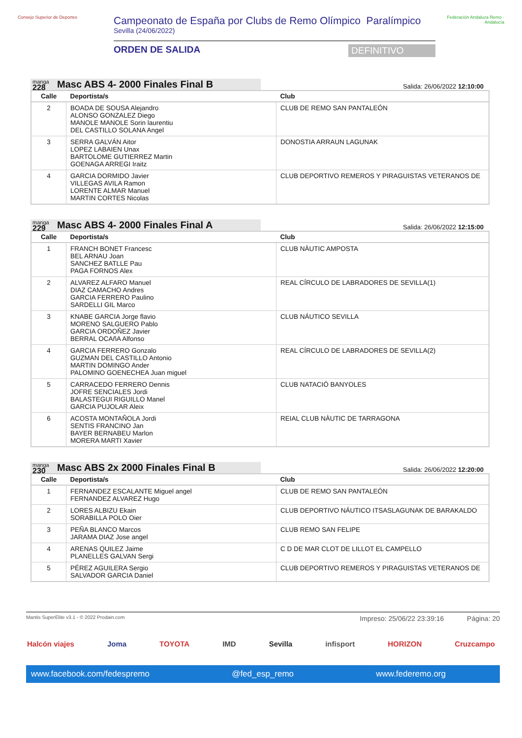Consejo Superior de Deportes
Campeonato de España por Clubs de Remo Olímpico Paralímpico
Sevilla (24/06/2022)
ORDEN DE SALIDA DEFINITIVO
Federación Andaluza Remo · Andalucía
manga
228
Masc ABS 4- 2000 Finales Final B
Salida: 26/06/2022 12:10:00
| Calle | Deportista/s | Club |
| --- | --- | --- |
| 2 | BOADA DE SOUSA Alejandro ALONSO GONZALEZ Diego MANOLE MANOLE Sorin laurentiu DEL CASTILLO SOLANA Angel | CLUB DE REMO SAN PANTALEÓN |
| 3 | SERRA GALVÁN Aitor LOPEZ LABAIEN Unax BARTOLOME GUTIERREZ Martin GOENAGA ARREGI Iraitz | DONOSTIA ARRAUN LAGUNAK |
| 4 | GARCIA DORMIDO Javier VILLEGAS AVILA Ramon LORENTE ALMAR Manuel MARTIN CORTES Nicolas | CLUB DEPORTIVO REMEROS Y PIRAGUISTAS VETERANOS DE |
manga
229
Masc ABS 4- 2000 Finales Final A
Salida: 26/06/2022 12:15:00
| Calle | Deportista/s | Club |
| --- | --- | --- |
| 1 | FRANCH BONET Francesc BEL ARNAU Joan SANCHEZ BATLLE Pau PAGA FORNOS Alex | CLUB NÀUTIC AMPOSTA |
| 2 | ALVAREZ ALFARO Manuel DIAZ CAMACHO Andres GARCIA FERRERO Paulino SARDELLI GIL Marco | REAL CÍRCULO DE LABRADORES DE SEVILLA(1) |
| 3 | KNABE GARCIA Jorge flavio MORENO SALGUERO Pablo GARCIA ORDOÑEZ Javier BERRAL OCAñA Alfonso | CLUB NÁUTICO SEVILLA |
| 4 | GARCIA FERRERO Gonzalo GUZMAN DEL CASTILLO Antonio MARTIN DOMINGO Ander PALOMINO GOENECHEA Juan miguel | REAL CÍRCULO DE LABRADORES DE SEVILLA(2) |
| 5 | CARRACEDO FERRERO Dennis JOFRE SENCIALES Jordi BALASTEGUI RIGUILLO Manel GARCIA PUJOLAR Aleix | CLUB NATACIÓ BANYOLES |
| 6 | ACOSTA MONTAÑOLA Jordi SENTIS FRANCINO Jan BAYER BERNABEU Marlon MORERA MARTI Xavier | REIAL CLUB NÀUTIC DE TARRAGONA |
manga
230
Masc ABS 2x 2000 Finales Final B
Salida: 26/06/2022 12:20:00
| Calle | Deportista/s | Club |
| --- | --- | --- |
| 1 | FERNANDEZ ESCALANTE Miguel angel FERNANDEZ ALVAREZ Hugo | CLUB DE REMO SAN PANTALEÓN |
| 2 | LORES ALBIZU Ekain SORABILLA POLO Oier | CLUB DEPORTIVO NÁUTICO ITSASLAGUNAK DE BARAKALDO |
| 3 | PEÑA BLANCO Marcos JARAMA DIAZ Jose angel | CLUB REMO SAN FELIPE |
| 4 | ARENAS QUILEZ Jaime PLANELLES GALVAN Sergi | C D DE MAR CLOT DE LILLOT EL CAMPELLO |
| 5 | PÉREZ AGUILERA Sergio SALVADOR GARCIA Daniel | CLUB DEPORTIVO REMEROS Y PIRAGUISTAS VETERANOS DE |
Mantis SuperElite v3.1 - © 2022 Prodain.com Impreso: 25/06/22 23:39:16 Página: 20
Halcón viajes Joma TOYOTA IMD Sevilla infisport HORIZON Cruzcampo
www.facebook.com/fedespremo @fed_esp_remo www.federemo.org